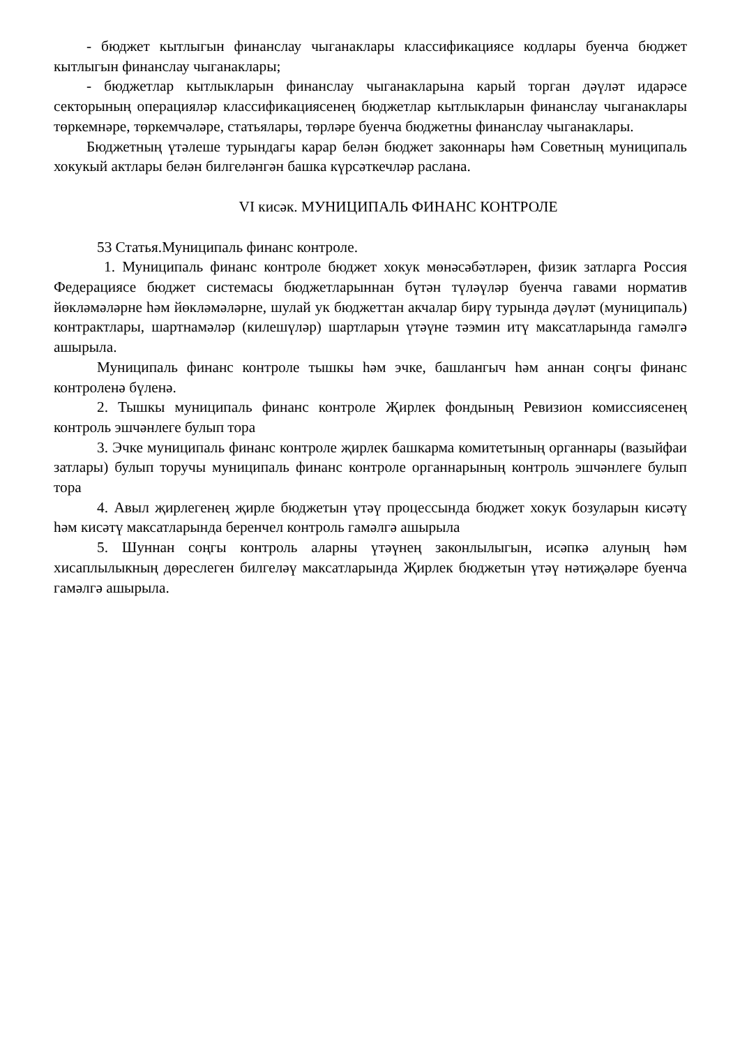- бюджет кытлыгын финанслау чыганаклары классификациясе кодлары буенча бюджет кытлыгын финанслау чыганаклары;
- бюджетлар кытлыкларын финанслау чыганакларына карый торган дәүләт идарәсе секторының операцияләр классификациясенең бюджетлар кытлыкларын финанслау чыганаклары төркемнәре, төркемчәләре, статьялары, төрләре буенча бюджетны финанслау чыганаклары.
Бюджетның үтәлеше турындагы карар белән бюджет законнары һәм Советның муниципаль хокукый актлары белән билгеләнгән башка күрсәткечләр раслана.
VI кисәк. МУНИЦИПАЛЬ ФИНАНС КОНТРОЛЕ
53 Статья.Муниципаль финанс контроле.
1. Муниципаль финанс контроле бюджет хокук мөнәсәбәтләрен, физик затларга Россия Федерациясе бюджет системасы бюджетларыннан бүтән түләүләр буенча гавами норматив йөкләмәләрне һәм йөкләмәләрне, шулай ук бюджеттан акчалар бирү турында дәүләт (муниципаль) контрактлары, шартнамәләр (килешүләр) шартларын үтәүне тәэмин итү максатларында гамәлгә ашырыла.
Муниципаль финанс контроле тышкы һәм эчке, башлангыч һәм аннан соңгы финанс контроленә бүленә.
2. Тышкы муниципаль финанс контроле Җирлек фондының Ревизион комиссиясенең контроль эшчәнлеге булып тора
3. Эчке муниципаль финанс контроле җирлек башкарма комитетының органнары (вазыйфаи затлары) булып торучы муниципаль финанс контроле органнарының контроль эшчәнлеге булып тора
4. Авыл җирлегенең җирле бюджетын үтәү процессында бюджет хокук бозуларын кисәтү һәм кисәтү максатларында беренчел контроль гамәлгә ашырыла
5. Шуннан соңгы контроль аларны үтәүнең законлылыгын, исәпкә алуның һәм хисаплылыкның дөреслеген билгеләү максатларында Җирлек бюджетын үтәү нәтиҗәләре буенча гамәлгә ашырыла.